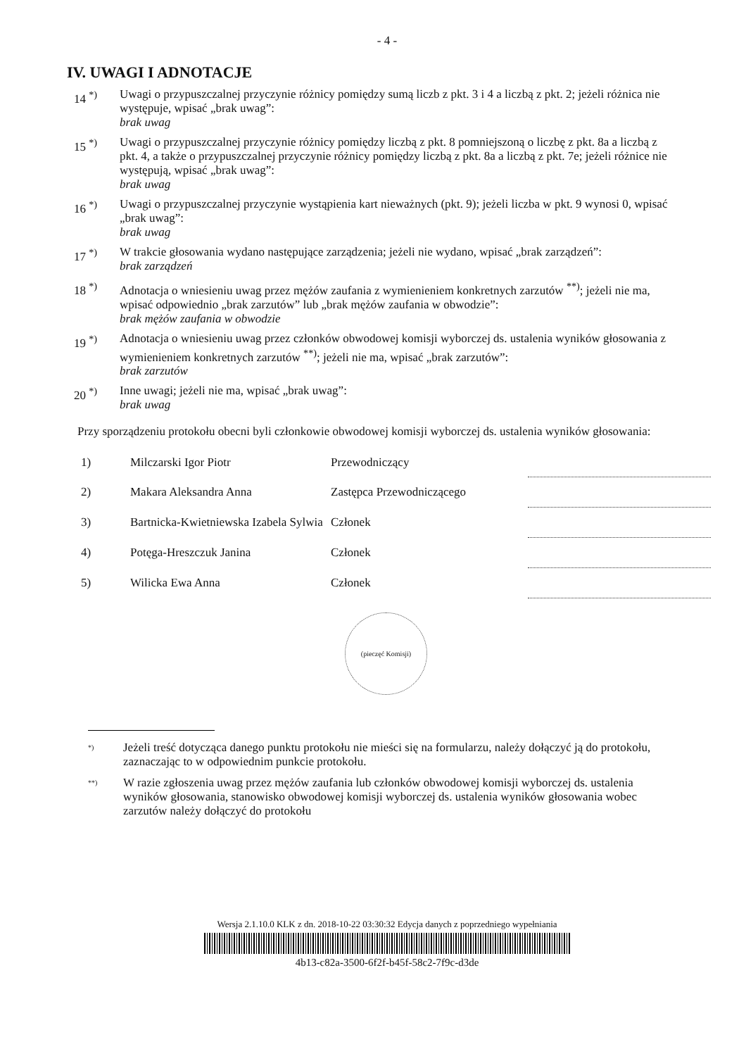- 4 -
IV. UWAGI I ADNOTACJE
14 <sup>*)</sup> Uwagi o przypuszczalnej przyczynie różnicy pomiędzy sumą liczb z pkt. 3 i 4 a liczbą z pkt. 2; jeżeli różnica nie występuje, wpisać „brak uwag”:
brak uwag
15 <sup>*)</sup> Uwagi o przypuszczalnej przyczynie różnicy pomiędzy liczbą z pkt. 8 pomniejszoną o liczbę z pkt. 8a a liczbą z pkt. 4, a także o przypuszczalnej przyczynie różnicy pomiędzy liczbą z pkt. 8a a liczbą z pkt. 7e; jeżeli różnice nie występują, wpisać „brak uwag”:
brak uwag
16 <sup>*)</sup> Uwagi o przypuszczalnej przyczynie wystąpienia kart nieważnych (pkt. 9); jeżeli liczba w pkt. 9 wynosi 0, wpisać „brak uwag”:
brak uwag
17 <sup>*)</sup> W trakcie głosowania wydano następujące zarządzenia; jeżeli nie wydano, wpisać „brak zarządzeń”:
brak zarządzeń
18 <sup>*)</sup> Adnotacja o wniesieniu uwag przez mężów zaufania z wymienieniem konkretnych zarzutów <sup>**)</sup>; jeżeli nie ma, wpisać odpowiednio „brak zarzutów” lub „brak mężów zaufania w obwodzie”:
brak mężów zaufania w obwodzie
19 <sup>*)</sup> Adnotacja o wniesieniu uwag przez członków obwodowej komisji wyborczej ds. ustalenia wyników głosowania z wymienieniem konkretnych zarzutów <sup>**)</sup>; jeżeli nie ma, wpisać „brak zarzutów”:
brak zarzutów
20 <sup>*)</sup> Inne uwagi; jeżeli nie ma, wpisać „brak uwag”:
brak uwag
Przy sporządzeniu protokołu obecni byli członkowie obwodowej komisji wyborczej ds. ustalenia wyników głosowania:
| 1) | Milczarski Igor Piotr | Przewodniczący | |
| 2) | Makara Aleksandra Anna | Zastępca Przewodniczącego | |
| 3) | Bartnicka-Kwietniewska Izabela Sylwia | Członek | |
| 4) | Potęga-Hreszczuk Janina | Członek | |
| 5) | Wilicka Ewa Anna | Członek | |
(pieczęć Komisji)
<sup>*)</sup>
Jeżeli treść dotycząca danego punktu protokołu nie mieści się na formularzu, należy dołączyć ją do protokołu, zaznaczając to w odpowiednim punkcie protokołu.
<sup>**)</sup>
W razie zgłoszenia uwag przez mężów zaufania lub członków obwodowej komisji wyborczej ds. ustalenia wyników głosowania, stanowisko obwodowej komisji wyborczej ds. ustalenia wyników głosowania wobec zarzutów należy dołączyć do protokołu
Wersja 2.1.10.0 KLK z dn. 2018-10-22 03:30:32 Edycja danych z poprzedniego wypełniania
4b13-c82a-3500-6f2f-b45f-58c2-7f9c-d3de